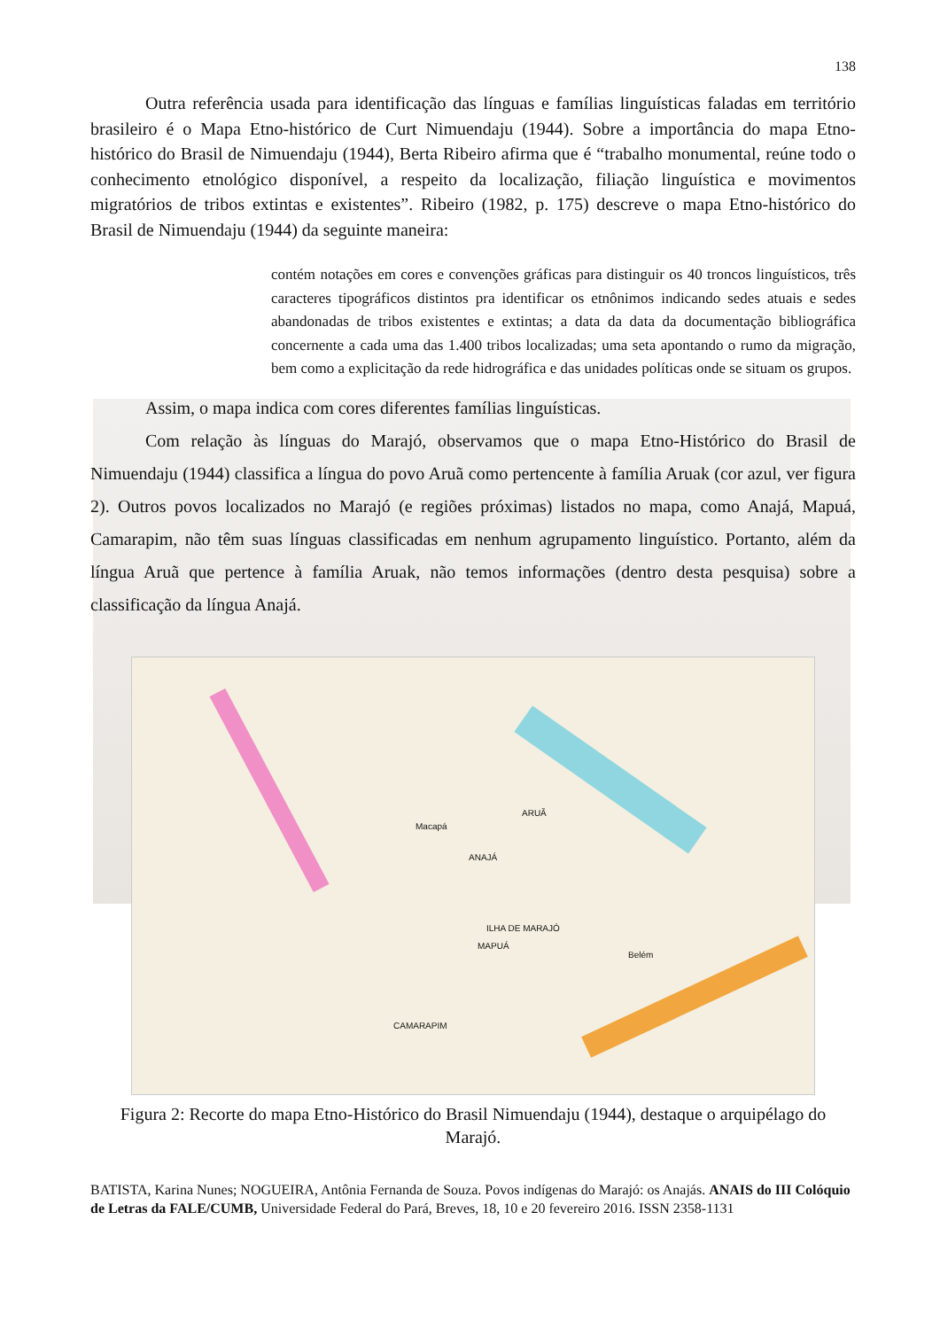138
Outra referência usada para identificação das línguas e famílias linguísticas faladas em território brasileiro é o Mapa Etno-histórico de Curt Nimuendaju (1944). Sobre a importância do mapa Etno-histórico do Brasil de Nimuendaju (1944), Berta Ribeiro afirma que é “trabalho monumental, reúne todo o conhecimento etnológico disponível, a respeito da localização, filiação linguística e movimentos migratórios de tribos extintas e existentes”. Ribeiro (1982, p. 175) descreve o mapa Etno-histórico do Brasil de Nimuendaju (1944) da seguinte maneira:
contém notações em cores e convenções gráficas para distinguir os 40 troncos linguísticos, três caracteres tipográficos distintos pra identificar os etnônimos indicando sedes atuais e sedes abandonadas de tribos existentes e extintas; a data da data da documentação bibliográfica concernente a cada uma das 1.400 tribos localizadas; uma seta apontando o rumo da migração, bem como a explicitação da rede hidrográfica e das unidades políticas onde se situam os grupos.
Assim, o mapa indica com cores diferentes famílias linguísticas.
Com relação às línguas do Marajó, observamos que o mapa Etno-Histórico do Brasil de Nimuendaju (1944) classifica a língua do povo Aruã como pertencente à família Aruak (cor azul, ver figura 2). Outros povos localizados no Marajó (e regiões próximas) listados no mapa, como Anajá, Mapuá, Camarapim, não têm suas línguas classificadas em nenhum agrupamento linguístico. Portanto, além da língua Aruã que pertence à família Aruak, não temos informações (dentro desta pesquisa) sobre a classificação da língua Anajá.
ARUÃ
ILHA DE MARAJÓ
Belém
ANAJÁ
CAMARAPIM
MAPUÁ
Macapá
Figura 2: Recorte do mapa Etno-Histórico do Brasil Nimuendaju (1944), destaque o arquipélago do Marajó.
BATISTA, Karina Nunes; NOGUEIRA, Antônia Fernanda de Souza. Povos indígenas do Marajó: os Anajás. ANAIS do III Colóquio de Letras da FALE/CUMB, Universidade Federal do Pará, Breves, 18, 10 e 20 fevereiro 2016. ISSN 2358-1131